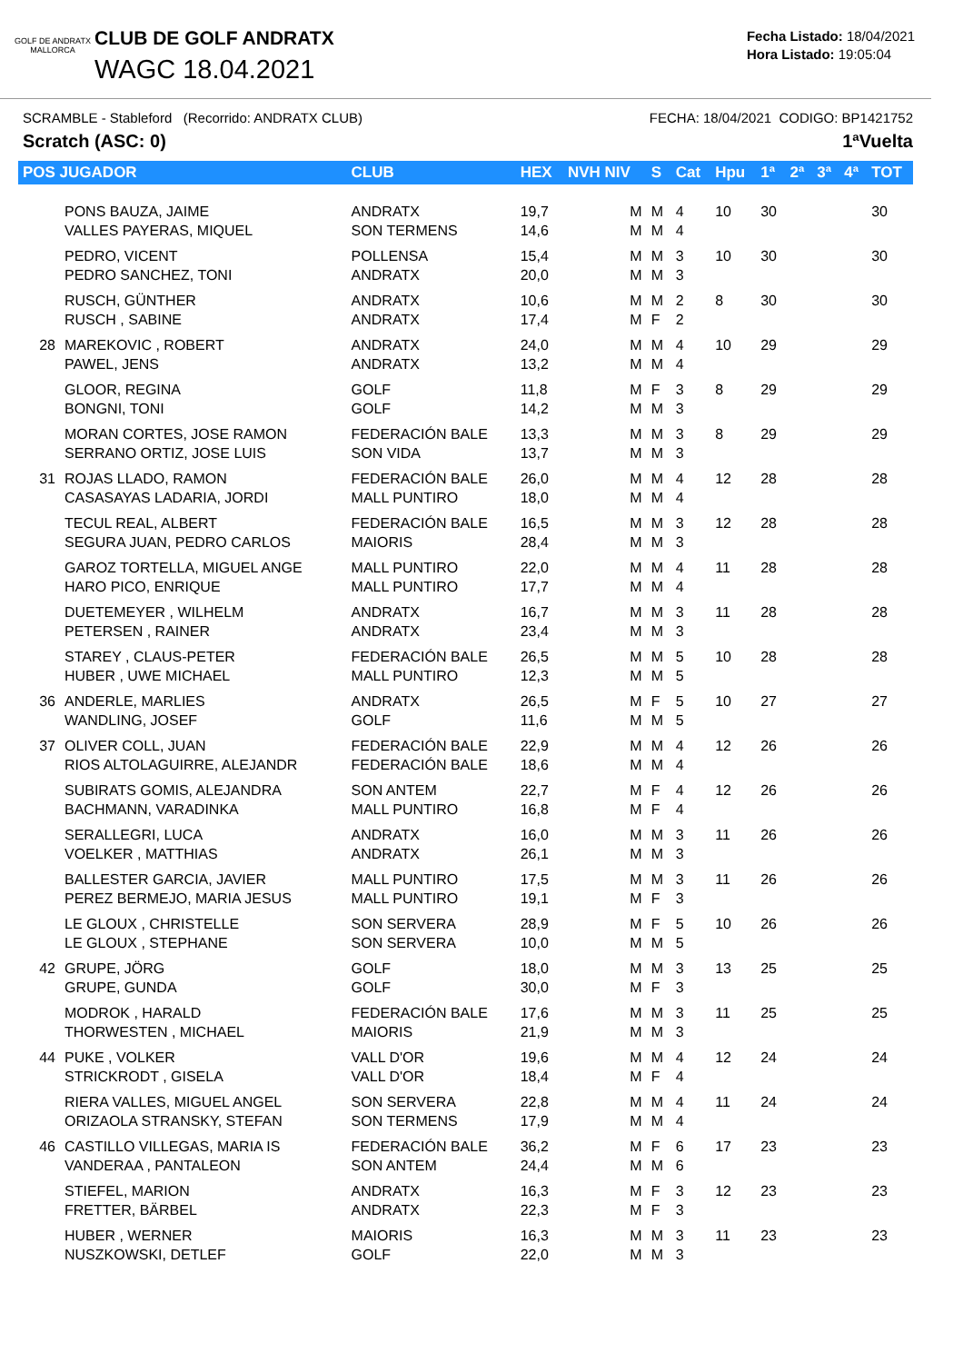GOLF DE ANDRATX
MALLORCA
CLUB DE GOLF ANDRATX
WAGC 18.04.2021
Fecha Listado: 18/04/2021
Hora Listado: 19:05:04
SCRAMBLE - Stableford (Recorrido: ANDRATX CLUB) FECHA: 18/04/2021 CODIGO: BP1421752
Scratch (ASC: 0) 1ªVuelta
| POS JUGADOR | | CLUB | HEX | NVH NIV | S | Cat | Hpu | 1ª | 2ª | 3ª | 4ª | TOT |
| --- | --- | --- | --- | --- | --- | --- | --- | --- | --- | --- | --- | --- |
| | PONS BAUZA, JAIME VALLES PAYERAS, MIQUEL | ANDRATX SON TERMENS | 19,7 14,6 | M M | M M | 4 4 | 10 | 30 | | | | 30 |
| | PEDRO, VICENT PEDRO SANCHEZ, TONI | POLLENSA ANDRATX | 15,4 20,0 | M M | M M | 3 3 | 10 | 30 | | | | 30 |
| | RUSCH, GÜNTHER RUSCH , SABINE | ANDRATX ANDRATX | 10,6 17,4 | M M | M F | 2 2 | 8 | 30 | | | | 30 |
| 28 | MAREKOVIC , ROBERT PAWEL, JENS | ANDRATX ANDRATX | 24,0 13,2 | M M | M M | 4 4 | 10 | 29 | | | | 29 |
| | GLOOR, REGINA BONGNI, TONI | GOLF GOLF | 11,8 14,2 | M M | F M | 3 3 | 8 | 29 | | | | 29 |
| | MORAN CORTES, JOSE RAMON SERRANO ORTIZ, JOSE LUIS | FEDERACIÓN BALE SON VIDA | 13,3 13,7 | M M | M M | 3 3 | 8 | 29 | | | | 29 |
| 31 | ROJAS LLADO, RAMON CASASAYAS LADARIA, JORDI | FEDERACIÓN BALE MALL PUNTIRO | 26,0 18,0 | M M | M M | 4 4 | 12 | 28 | | | | 28 |
| | TECUL REAL, ALBERT SEGURA JUAN, PEDRO CARLOS | FEDERACIÓN BALE MAIORIS | 16,5 28,4 | M M | M M | 3 3 | 12 | 28 | | | | 28 |
| | GAROZ TORTELLA, MIGUEL ANGE HARO PICO, ENRIQUE | MALL PUNTIRO MALL PUNTIRO | 22,0 17,7 | M M | M M | 4 4 | 11 | 28 | | | | 28 |
| | DUETEMEYER , WILHELM PETERSEN , RAINER | ANDRATX ANDRATX | 16,7 23,4 | M M | M M | 3 3 | 11 | 28 | | | | 28 |
| | STAREY , CLAUS-PETER HUBER , UWE MICHAEL | FEDERACIÓN BALE MALL PUNTIRO | 26,5 12,3 | M M | M M | 5 5 | 10 | 28 | | | | 28 |
| 36 | ANDERLE, MARLIES WANDLING, JOSEF | ANDRATX GOLF | 26,5 11,6 | M M | F M | 5 5 | 10 | 27 | | | | 27 |
| 37 | OLIVER COLL, JUAN RIOS ALTOLAGUIRRE, ALEJANDR | FEDERACIÓN BALE FEDERACIÓN BALE | 22,9 18,6 | M M | M M | 4 4 | 12 | 26 | | | | 26 |
| | SUBIRATS GOMIS, ALEJANDRA BACHMANN, VARADINKA | SON ANTEM MALL PUNTIRO | 22,7 16,8 | M M | F F | 4 4 | 12 | 26 | | | | 26 |
| | SERALLEGRI, LUCA VOELKER , MATTHIAS | ANDRATX ANDRATX | 16,0 26,1 | M M | M M | 3 3 | 11 | 26 | | | | 26 |
| | BALLESTER GARCIA, JAVIER PEREZ BERMEJO, MARIA JESUS | MALL PUNTIRO MALL PUNTIRO | 17,5 19,1 | M M | M F | 3 3 | 11 | 26 | | | | 26 |
| | LE GLOUX , CHRISTELLE LE GLOUX , STEPHANE | SON SERVERA SON SERVERA | 28,9 10,0 | M M | F M | 5 5 | 10 | 26 | | | | 26 |
| 42 | GRUPE, JÖRG GRUPE, GUNDA | GOLF GOLF | 18,0 30,0 | M M | M F | 3 3 | 13 | 25 | | | | 25 |
| | MODROK , HARALD THORWESTEN , MICHAEL | FEDERACIÓN BALE MAIORIS | 17,6 21,9 | M M | M M | 3 3 | 11 | 25 | | | | 25 |
| 44 | PUKE , VOLKER STRICKRODT , GISELA | VALL D'OR VALL D'OR | 19,6 18,4 | M M | M F | 4 4 | 12 | 24 | | | | 24 |
| | RIERA VALLES, MIGUEL ANGEL ORIZAOLA STRANSKY, STEFAN | SON SERVERA SON TERMENS | 22,8 17,9 | M M | M M | 4 4 | 11 | 24 | | | | 24 |
| 46 | CASTILLO VILLEGAS, MARIA IS VANDERAA , PANTALEON | FEDERACIÓN BALE SON ANTEM | 36,2 24,4 | M M | F M | 6 6 | 17 | 23 | | | | 23 |
| | STIEFEL, MARION FRETTER, BÄRBEL | ANDRATX ANDRATX | 16,3 22,3 | M M | F F | 3 3 | 12 | 23 | | | | 23 |
| | HUBER , WERNER NUSZKOWSKI, DETLEF | MAIORIS GOLF | 16,3 22,0 | M M | M M | 3 3 | 11 | 23 | | | | 23 |